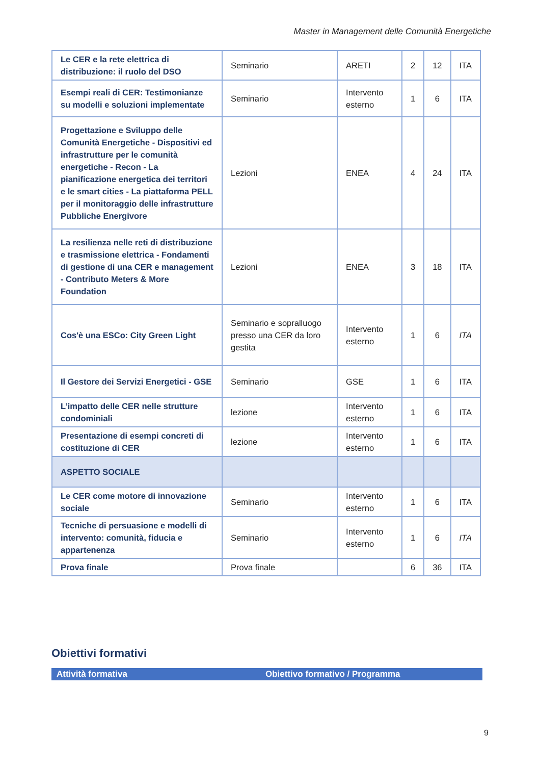Master in Management delle Comunità Energetiche
| Le CER e la rete elettrica di distribuzione: il ruolo del DSO | Seminario | ARETI | 2 | 12 | ITA |
| Esempi reali di CER: Testimonianze su modelli e soluzioni implementate | Seminario | Intervento esterno | 1 | 6 | ITA |
| Progettazione e Sviluppo delle Comunità Energetiche - Dispositivi ed infrastrutture per le comunità energetiche - Recon - La pianificazione energetica dei territori e le smart cities - La piattaforma PELL per il monitoraggio delle infrastrutture Pubbliche Energivore | Lezioni | ENEA | 4 | 24 | ITA |
| La resilienza nelle reti di distribuzione e trasmissione elettrica - Fondamenti di gestione di una CER e management - Contributo Meters & More Foundation | Lezioni | ENEA | 3 | 18 | ITA |
| Cos'è una ESCo: City Green Light | Seminario e sopralluogo presso una CER da loro gestita | Intervento esterno | 1 | 6 | ITA |
| Il Gestore dei Servizi Energetici - GSE | Seminario | GSE | 1 | 6 | ITA |
| L’impatto delle CER nelle strutture condominiali | lezione | Intervento esterno | 1 | 6 | ITA |
| Presentazione di esempi concreti di costituzione di CER | lezione | Intervento esterno | 1 | 6 | ITA |
| ASPETTO SOCIALE | | | | | |
| Le CER come motore di innovazione sociale | Seminario | Intervento esterno | 1 | 6 | ITA |
| Tecniche di persuasione e modelli di intervento: comunità, fiducia e appartenenza | Seminario | Intervento esterno | 1 | 6 | ITA |
| Prova finale | Prova finale | | 6 | 36 | ITA |
Obiettivi formativi
| Attività formativa | Obiettivo formativo / Programma |
| --- | --- |
9